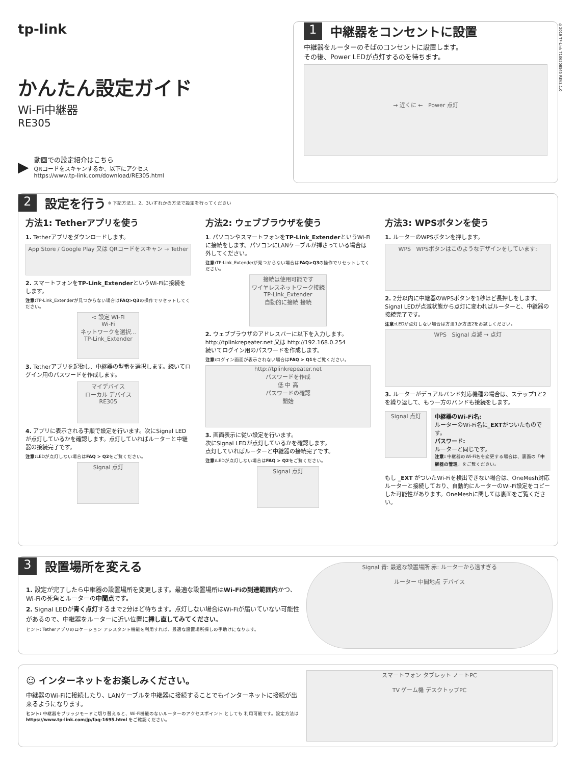tp-link
かんたん設定ガイド
Wi-Fi中継器
RE305
▶
動画での設定紹介はこちら
QRコードをスキャンするか、以下にアクセス
https://www.tp-link.com/download/RE305.html
1
中継器をコンセントに設置
中継器をルーターのそばのコンセントに設置します。
その後、Power LEDが点灯するのを待ちます。
→ 近くに ← Power 点灯
©2019 TP-Link 7106508545 REV3.1.0
2
設定を行う
※ 下記方法1、2、3いずれかの方法で設定を行ってください
方法1: Tetherアプリを使う
1. Tetherアプリをダウンロードします。
App Store / Google Play 又は QRコードをスキャン → Tether
2. スマートフォンをTP-Link_ExtenderというWi-Fiに接続をします。
注意: TP-Link_Extenderが見つからない場合はFAQ>Q3の操作でリセットしてください。
< 設定 Wi-Fi
Wi-Fi
ネットワークを選択...
TP-Link_Extender
3. Tetherアプリを起動し、中継器の型番を選択します。続いてログイン用のパスワードを作成します。
マイデバイス
ローカル デバイス
RE305
4. アプリに表示される手順で設定を行います。次にSignal LEDが点灯しているかを確認します。点灯していればルーターと中継器の接続完了です。
注意: LEDが点灯しない場合はFAQ > Q2をご覧ください。
Signal 点灯
方法2: ウェブブラウザを使う
1. パソコンやスマートフォンをTP-Link_ExtenderというWi-Fiに接続をします。パソコンにLANケーブルが挿さっている場合は外してください。
注意: TP-Link_Extenderが見つからない場合はFAQ>Q3の操作でリセットしてください。
接続は使用可能です
ワイヤレスネットワーク接続
TP-Link_Extender
自動的に接続 接続
2. ウェブブラウザのアドレスバーに以下を入力します。
http://tplinkrepeater.net 又は http://192.168.0.254
続いてログイン用のパスワードを作成します。
注意: ログイン画面が表示されない場合はFAQ > Q1をご覧ください。
http://tplinkrepeater.net
パスワードを作成
低 中 高
パスワードの確認
開始
3. 画面表示に従い設定を行います。
次にSignal LEDが点灯しているかを確認します。
点灯していればルーターと中継器の接続完了です。
注意: LEDが点灯しない場合はFAQ > Q2をご覧ください。
Signal 点灯
方法3: WPSボタンを使う
1. ルーターのWPSボタンを押します。
WPS WPSボタンはこのようなデザインをしています:
2. 2分以内に中継器のWPSボタンを1秒ほど長押しをします。Signal LEDが点滅状態から点灯に変わればルーターと、中継器の接続完了です。
注意: LEDが点灯しない場合は方法1か方法2をお試しください。
WPS Signal 点滅 → 点灯
3. ルーターがデュアルバンド対応機種の場合は、ステップ1と2を繰り返して、もう一方のバンドも接続をします。
Signal 点灯
中継器のWi-Fi名:
ルーターのWi-Fi名に_EXTがついたものです。
パスワード:
ルーターと同じです。
注意: 中継器のWi-Fi名を変更する場合は、裏面の「中継器の管理」をご覧ください。
もし _EXT がついたWi-Fiを検出できない場合は、OneMesh対応ルーターと接続しており、自動的にルーターのWi-Fi設定をコピーした可能性があります。OneMeshに関しては裏面をご覧ください。
3
設置場所を変える
1. 設定が完了したら中継器の設置場所を変更します。最適な設置場所はWi-Fiの到達範囲内かつ、Wi-Fiの死角とルーターの中間点です。
2. Signal LEDが青く点灯するまで2分ほど待ちます。点灯しない場合はWi-Fiが届いていない可能性があるので、中継器をルーターに近い位置に挿し直してみてください。
ヒント: Tetherアプリのロケーション アシスタント機能を利用すれば、最適な設置場所探しの手助けになります。
Signal 青: 最適な設置場所 赤: ルーターから遠すぎる
ルーター 中間地点 デバイス
☺ インターネットをお楽しみください。
中継器のWi-Fiに接続したり、LANケーブルを中継器に接続することでもインターネットに接続が出来るようになります。
ヒント: 中継器をブリッジモードに切り替えると、Wi-Fi機能のないルーターのアクセスポイント としても 利用可能です。設定方法は
https://www.tp-link.com/jp/faq-1695.html をご確認ください。
スマートフォン タブレット ノートPC
TV ゲーム機 デスクトップPC